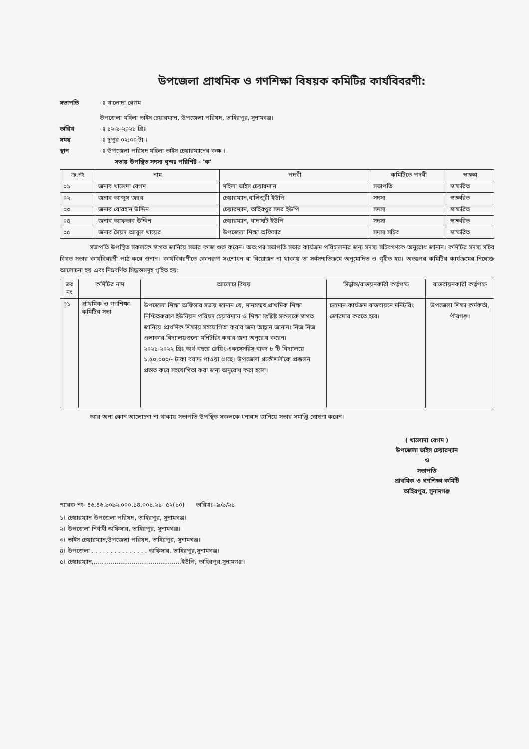উপজেলা প্রাথমিক ও গণশিক্ষা বিষয়ক কমিটির কার্যবিবরণী:
সভাপতি ঃ খালোদা বেগম
উপজেলা মহিলা ভাইস চেয়ারম্যান, উপজেলা পরিষদ, তাহিরপুর, সুনামগঞ্জ।
তারিখ ঃ ১২-৯-২০২১ খ্রিঃ
সময় ঃ দুপুর ০২:০০ টা ।
স্থান ঃ উপজেলা পরিষদ মহিলা ভাইস চেয়ারম্যানের কক্ষ ।
সভায় উপস্থিত সদস্য বৃন্দঃ পরিশিষ্ট - 'ক'
| ক্র.নং | নাম | পদবী | কমিটিতে পদবী | স্বাক্ষর |
| --- | --- | --- | --- | --- |
| ০১ | জনাব খালেদা বেগম | মহিলা ভাইস চেয়ারম্যান | সভাপতি | স্বাক্ষরিত |
| ০২ | জনাব আব্দুস জহুর | চেয়ারম্যান,বালিজুরী ইউপি | সদস্য | স্বাক্ষরিত |
| ০৩ | জনাব বোরহান উদ্দিন | চেয়ারম্যান, তাহিরপুর সদর ইউপি | সদস্য | স্বাক্ষরিত |
| ০৪ | জনাব আফতাব উদ্দিন | চেয়ারম্যান, বাদাঘাট ইউপি | সদস্য | স্বাক্ষরিত |
| ০৫ | জনাব সৈয়দ আবুল খায়ের | উপজেলা শিক্ষা অফিসার | সদস্য সচিব | স্বাক্ষরিত |
সভাপতি উপস্থিত সকলকে স্বাগত জানিয়ে সভার কাজ শুরু করেন। অত:পর সভাপতি সভার কার্যক্রম পরিচালনার জন্য সদস্য সচিবগণকে অনুরোধ জানান। কমিটির সদস্য সচিব বিগত সভার কার্যবিবরণী পাঠ করে শুনান। কার্যবিবরণীতে কোনরূপ সংশোধন বা বিয়োজন না থাকায় তা সর্বসম্মতিক্রমে অনুমোদিত ও গৃহীত হয়। অতঃপর কমিটির কার্যক্রমের নিম্নোক্ত আলোচনা হয় এবং নিম্নবর্ণিত সিদ্ধান্তসমূহ গৃহিত হয়:
| ক্রঃ নং | কমিটির নাম | আলোচ্য বিষয় | সিদ্ধান্ত/বাস্তয়নকারী কর্তৃপক্ষ | বাস্তবায়নকারী কর্তৃপক্ষ |
| --- | --- | --- | --- | --- |
| ০১ | প্রাথমিক ও গণশিক্ষা কমিটির সভা | উপজেলা শিক্ষা অফিসার সভায় জানান যে, মানসম্মত প্রাথমিক শিক্ষা নিশ্চিতকরণে ইউনিয়ন পরিষদ চেয়ারম্যান ও শিক্ষা সংশ্লিষ্ট সকলকে স্বাগত জানিয়ে প্রাথমিক শিক্ষায় সহযোগিতা করার জন্য আহ্বান জানান। নিজ নিজ এলাকার বিদ্যালয়গুলো মনিটরিং করার জন্য অনুরোধ করেন। ২০২১-২০২২ খ্রিঃ অর্থ বছরে প্লেয়িং একসেসরিস বাবদ ৮ টি বিদ্যালয়ে ১,৫০,০০০/- টাকা বরাদ্দ পাওয়া গেছে। উপজেলা প্রকৌশলীকে প্রক্কলন প্রস্তত করে সহযোগিতা করা জন্য অনুরোধ করা হলো। | চলমান কার্যক্রম বাস্তবায়নে মনিটরিং জোরদার করতে হবে। | উপজেলা শিক্ষা কর্মকর্তা, পীরগঞ্জ। |
আর অন্য কোন আলোচনা না থাকায় সভাপতি উপস্থিত সকলকে ধন্যবাদ জানিয়ে সভার সমাপ্তি ঘোষণা করেন।
( খালোদা বেগম )
উপজেলা ভাইস চেয়ারম্যান
ও
সভাপতি
প্রাথমিক ও গণশিক্ষা কমিটি
তাহিরপুর, সুনামগঞ্জ
স্মারক নং- ৪৬.৪৬.৯০৯২.০০০.১৪.০০১.২১- ৫২(১০) তারিখঃ- ৯/৯/২১
১। চেয়ারম্যান উপজেলা পরিষদ, তাহিরপুর, সুনামগঞ্জ।
২। উপজেলা নির্বাহী অফিসার, তাহিরপুর, সুনামগঞ্জ।
৩। ভাইস চেয়ারম্যান,উপজেলা পরিষদ, তাহিরপুর, সুনামগঞ্জ।
৪। উপজেলা . . . . . . . . . . . . . . . অফিসার, তাহিরপুর,সুনামগঞ্জ।
৫। চেয়ারম্যান,..............................................ইউপি, তাহিরপুর,সুনামগঞ্জ।